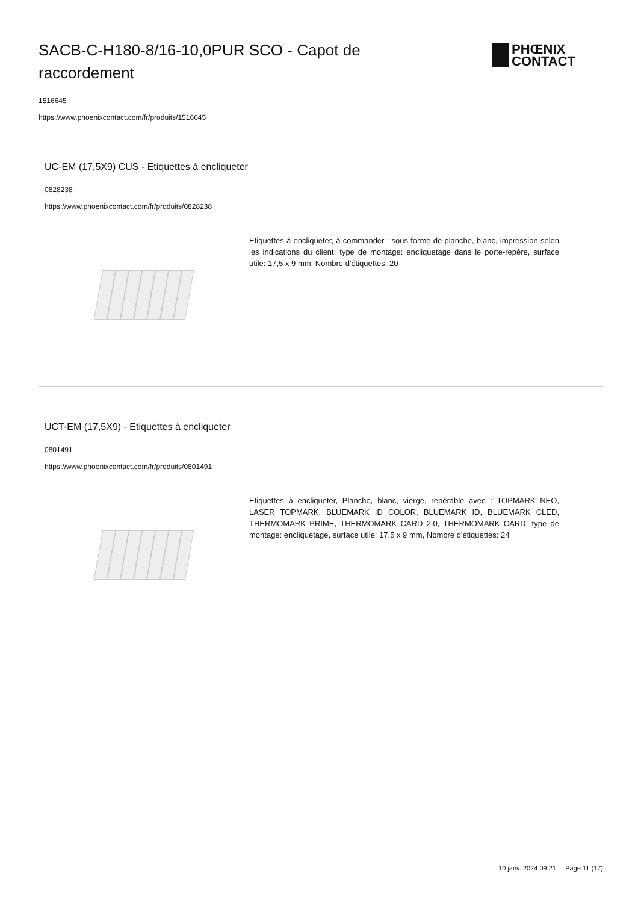SACB-C-H180-8/16-10,0PUR SCO - Capot de raccordement
1516645
https://www.phoenixcontact.com/fr/produits/1516645
PHŒNIX
CONTACT
UC-EM (17,5X9) CUS - Etiquettes à encliqueter
0828238
https://www.phoenixcontact.com/fr/produits/0828238
Etiquettes à encliqueter, à commander : sous forme de planche, blanc, impression selon les indications du client, type de montage: encliquetage dans le porte-repère, surface utile: 17,5 x 9 mm, Nombre d'étiquettes: 20
UCT-EM (17,5X9) - Etiquettes à encliqueter
0801491
https://www.phoenixcontact.com/fr/produits/0801491
Etiquettes à encliqueter, Planche, blanc, vierge, repérable avec : TOPMARK NEO, LASER TOPMARK, BLUEMARK ID COLOR, BLUEMARK ID, BLUEMARK CLED, THERMOMARK PRIME, THERMOMARK CARD 2.0, THERMOMARK CARD, type de montage: encliquetage, surface utile: 17,5 x 9 mm, Nombre d'étiquettes: 24
10 janv. 2024 09:21 Page 11 (17)